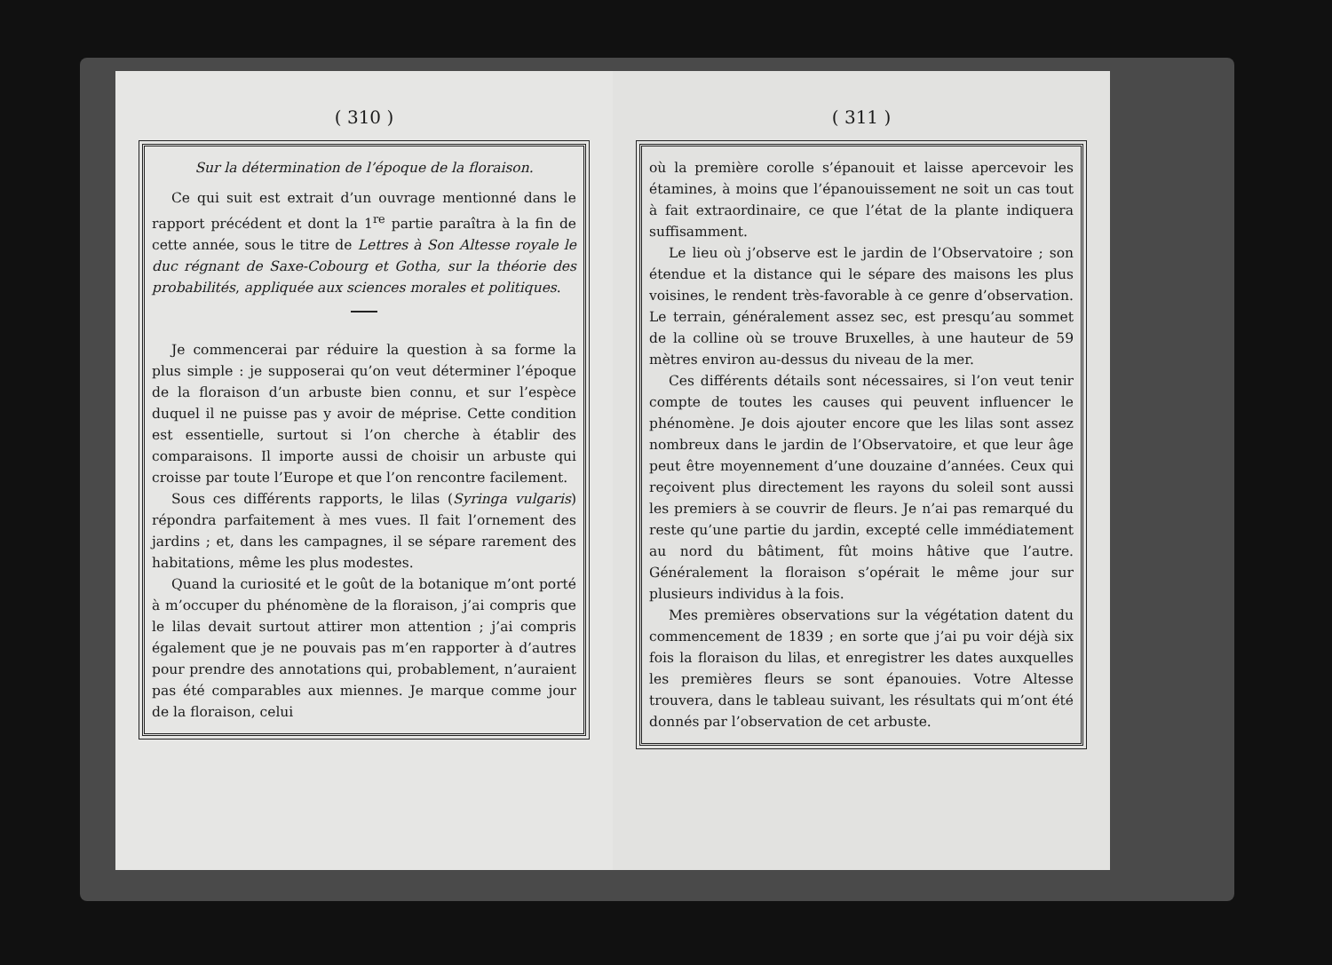( 310 )
Sur la détermination de l’époque de la floraison.
Ce qui suit est extrait d’un ouvrage mentionné dans le rapport précédent et dont la 1<sup>re</sup> partie paraîtra à la fin de cette année, sous le titre de Lettres à Son Altesse royale le duc régnant de Saxe-Cobourg et Gotha, sur la théorie des probabilités, appliquée aux sciences morales et politiques.
Je commencerai par réduire la question à sa forme la plus simple : je supposerai qu’on veut déterminer l’époque de la floraison d’un arbuste bien connu, et sur l’espèce duquel il ne puisse pas y avoir de méprise. Cette condition est essentielle, surtout si l’on cherche à établir des comparaisons. Il importe aussi de choisir un arbuste qui croisse par toute l’Europe et que l’on rencontre facilement.
Sous ces différents rapports, le lilas (Syringa vulgaris) répondra parfaitement à mes vues. Il fait l’ornement des jardins ; et, dans les campagnes, il se sépare rarement des habitations, même les plus modestes.
Quand la curiosité et le goût de la botanique m’ont porté à m’occuper du phénomène de la floraison, j’ai compris que le lilas devait surtout attirer mon attention ; j’ai compris également que je ne pouvais pas m’en rapporter à d’autres pour prendre des annotations qui, probablement, n’auraient pas été comparables aux miennes. Je marque comme jour de la floraison, celui
( 311 )
où la première corolle s’épanouit et laisse apercevoir les étamines, à moins que l’épanouissement ne soit un cas tout à fait extraordinaire, ce que l’état de la plante indiquera suffisamment.
Le lieu où j’observe est le jardin de l’Observatoire ; son étendue et la distance qui le sépare des maisons les plus voisines, le rendent très-favorable à ce genre d’observation. Le terrain, généralement assez sec, est presqu’au sommet de la colline où se trouve Bruxelles, à une hauteur de 59 mètres environ au-dessus du niveau de la mer.
Ces différents détails sont nécessaires, si l’on veut tenir compte de toutes les causes qui peuvent influencer le phénomène. Je dois ajouter encore que les lilas sont assez nombreux dans le jardin de l’Observatoire, et que leur âge peut être moyennement d’une douzaine d’années. Ceux qui reçoivent plus directement les rayons du soleil sont aussi les premiers à se couvrir de fleurs. Je n’ai pas remarqué du reste qu’une partie du jardin, excepté celle immédiatement au nord du bâtiment, fût moins hâtive que l’autre. Généralement la floraison s’opérait le même jour sur plusieurs individus à la fois.
Mes premières observations sur la végétation datent du commencement de 1839 ; en sorte que j’ai pu voir déjà six fois la floraison du lilas, et enregistrer les dates auxquelles les premières fleurs se sont épanouies. Votre Altesse trouvera, dans le tableau suivant, les résultats qui m’ont été donnés par l’observation de cet arbuste.